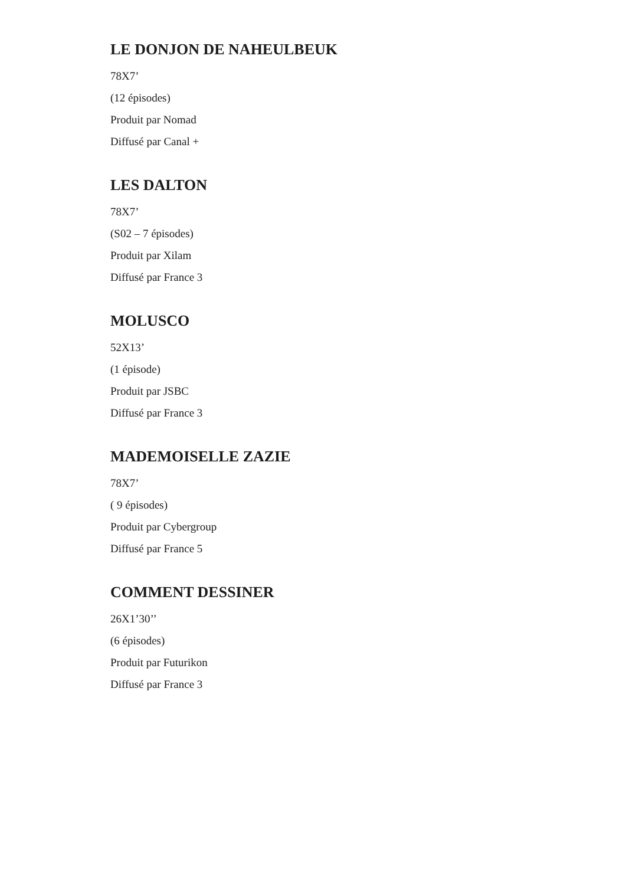LE DONJON DE NAHEULBEUK
78X7’
(12 épisodes)
Produit par Nomad
Diffusé par Canal +
LES DALTON
78X7’
(S02 – 7 épisodes)
Produit par Xilam
Diffusé par France 3
MOLUSCO
52X13’
(1 épisode)
Produit par JSBC
Diffusé par France 3
MADEMOISELLE ZAZIE
78X7’
( 9 épisodes)
Produit par Cybergroup
Diffusé par France 5
COMMENT DESSINER
26X1’30’’
(6 épisodes)
Produit par Futurikon
Diffusé par France 3